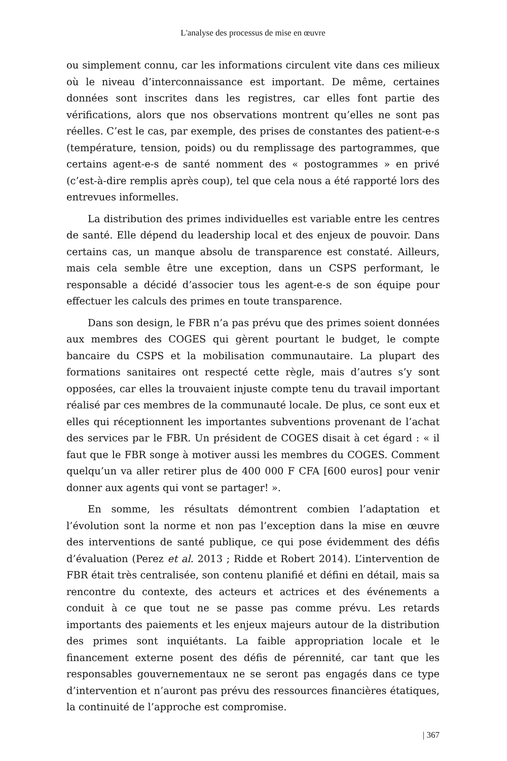L'analyse des processus de mise en œuvre
ou simplement connu, car les informations circulent vite dans ces milieux où le niveau d’interconnaissance est important. De même, certaines données sont inscrites dans les registres, car elles font partie des vérifications, alors que nos observations montrent qu’elles ne sont pas réelles. C’est le cas, par exemple, des prises de constantes des patient-e-s (température, tension, poids) ou du remplissage des partogrammes, que certains agent-e-s de santé nomment des « postogrammes » en privé (c’est-à-dire remplis après coup), tel que cela nous a été rapporté lors des entrevues informelles.
La distribution des primes individuelles est variable entre les centres de santé. Elle dépend du leadership local et des enjeux de pouvoir. Dans certains cas, un manque absolu de transparence est constaté. Ailleurs, mais cela semble être une exception, dans un CSPS performant, le responsable a décidé d’associer tous les agent-e-s de son équipe pour effectuer les calculs des primes en toute transparence.
Dans son design, le FBR n’a pas prévu que des primes soient données aux membres des COGES qui gèrent pourtant le budget, le compte bancaire du CSPS et la mobilisation communautaire. La plupart des formations sanitaires ont respecté cette règle, mais d’autres s’y sont opposées, car elles la trouvaient injuste compte tenu du travail important réalisé par ces membres de la communauté locale. De plus, ce sont eux et elles qui réceptionnent les importantes subventions provenant de l’achat des services par le FBR. Un président de COGES disait à cet égard : « il faut que le FBR songe à motiver aussi les membres du COGES. Comment quelqu’un va aller retirer plus de 400 000 F CFA [600 euros] pour venir donner aux agents qui vont se partager! ».
En somme, les résultats démontrent combien l’adaptation et l’évolution sont la norme et non pas l’exception dans la mise en œuvre des interventions de santé publique, ce qui pose évidemment des défis d’évaluation (Perez et al. 2013 ; Ridde et Robert 2014). L’intervention de FBR était très centralisée, son contenu planifié et défini en détail, mais sa rencontre du contexte, des acteurs et actrices et des événements a conduit à ce que tout ne se passe pas comme prévu. Les retards importants des paiements et les enjeux majeurs autour de la distribution des primes sont inquiétants. La faible appropriation locale et le financement externe posent des défis de pérennité, car tant que les responsables gouvernementaux ne se seront pas engagés dans ce type d’intervention et n’auront pas prévu des ressources financières étatiques, la continuité de l’approche est compromise.
| 367